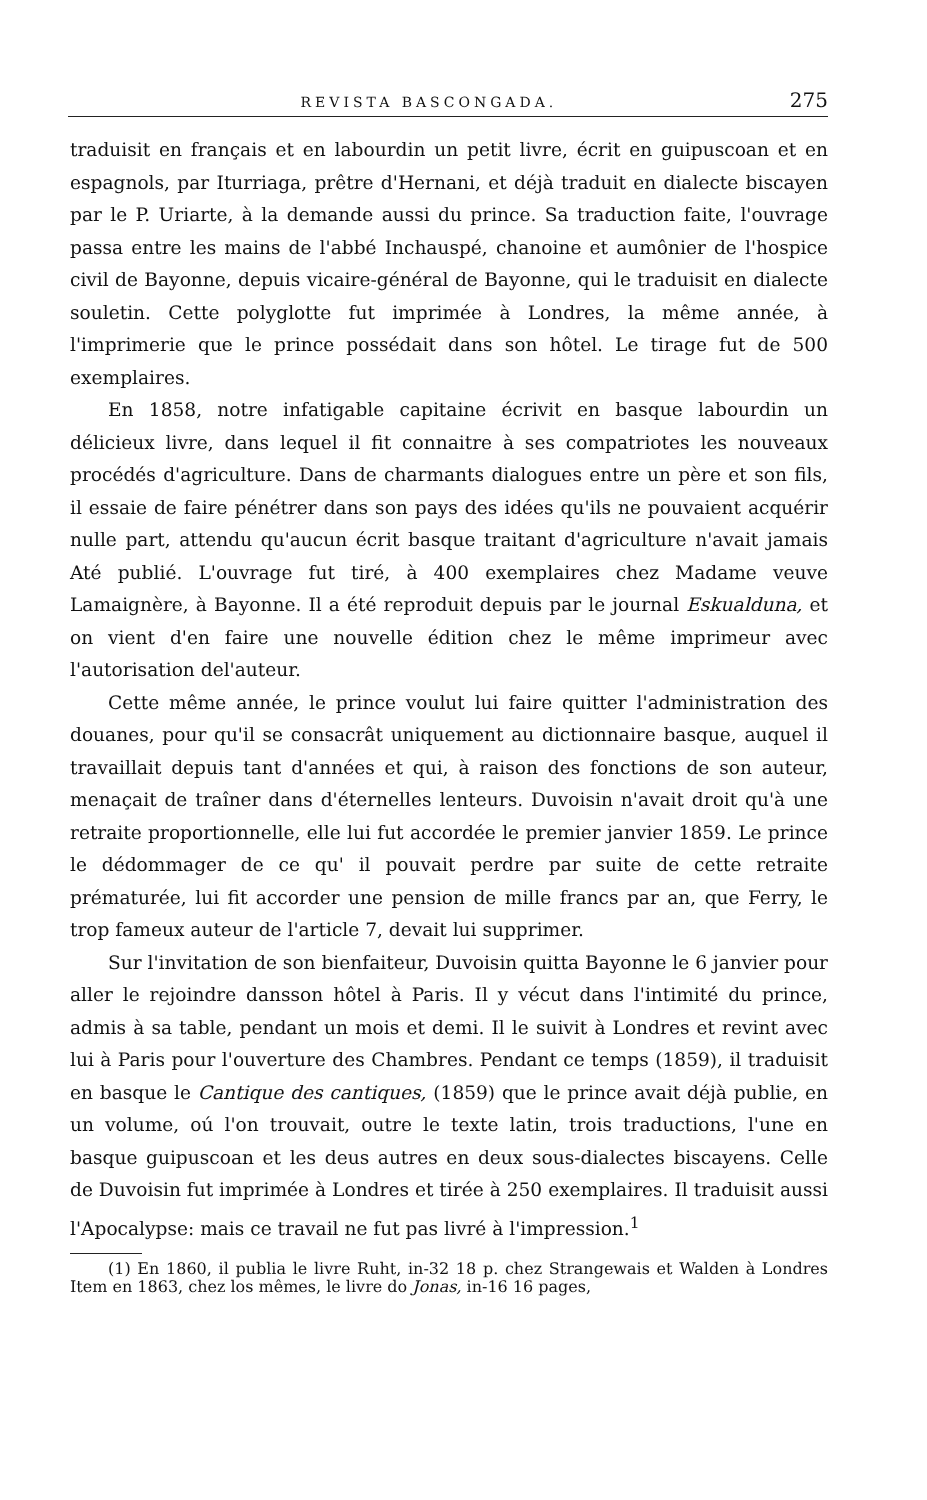REVISTA BASCONGADA. 275
traduisit en français et en labourdin un petit livre, écrit en guipuscoan et en espagnols, par Iturriaga, prêtre d'Hernani, et déjà traduit en dialecte biscayen par le P. Uriarte, à la demande aussi du prince. Sa traduction faite, l'ouvrage passa entre les mains de l'abbé Inchauspé, chanoine et aumônier de l'hospice civil de Bayonne, depuis vicaire-général de Bayonne, qui le traduisit en dialecte souletin. Cette polyglotte fut imprimée à Londres, la même année, à l'imprimerie que le prince possédait dans son hôtel. Le tirage fut de 500 exemplaires.
En 1858, notre infatigable capitaine écrivit en basque labourdin un délicieux livre, dans lequel il fit connaitre à ses compatriotes les nouveaux procédés d'agriculture. Dans de charmants dialogues entre un père et son fils, il essaie de faire pénétrer dans son pays des idées qu'ils ne pouvaient acquérir nulle part, attendu qu'aucun écrit basque traitant d'agriculture n'avait jamais Até publié. L'ouvrage fut tiré, à 400 exemplaires chez Madame veuve Lamaignère, à Bayonne. Il a été reproduit depuis par le journal Eskualduna, et on vient d'en faire une nouvelle édition chez le même imprimeur avec l'autorisation del'auteur.
Cette même année, le prince voulut lui faire quitter l'administration des douanes, pour qu'il se consacrât uniquement au dictionnaire basque, auquel il travaillait depuis tant d'années et qui, à raison des fonctions de son auteur, menaçait de traîner dans d'éternelles lenteurs. Duvoisin n'avait droit qu'à une retraite proportionnelle, elle lui fut accordée le premier janvier 1859. Le prince le dédommager de ce qu' il pouvait perdre par suite de cette retraite prématurée, lui fit accorder une pension de mille francs par an, que Ferry, le trop fameux auteur de l'article 7, devait lui supprimer.
Sur l'invitation de son bienfaiteur, Duvoisin quitta Bayonne le 6 janvier pour aller le rejoindre dansson hôtel à Paris. Il y vécut dans l'intimité du prince, admis à sa table, pendant un mois et demi. Il le suivit à Londres et revint avec lui à Paris pour l'ouverture des Chambres. Pendant ce temps (1859), il traduisit en basque le Cantique des cantiques, (1859) que le prince avait déjà publie, en un volume, oú l'on trouvait, outre le texte latin, trois traductions, l'une en basque guipuscoan et les deus autres en deux sous-dialectes biscayens. Celle de Duvoisin fut imprimée à Londres et tirée à 250 exemplaires. Il traduisit aussi l'Apocalypse: mais ce travail ne fut pas livré à l'impression.<sup>1</sup>
(1) En 1860, il publia le livre Ruht, in-32 18 p. chez Strangewais et Walden à Londres Item en 1863, chez los mêmes, le livre do Jonas, in-16 16 pages,